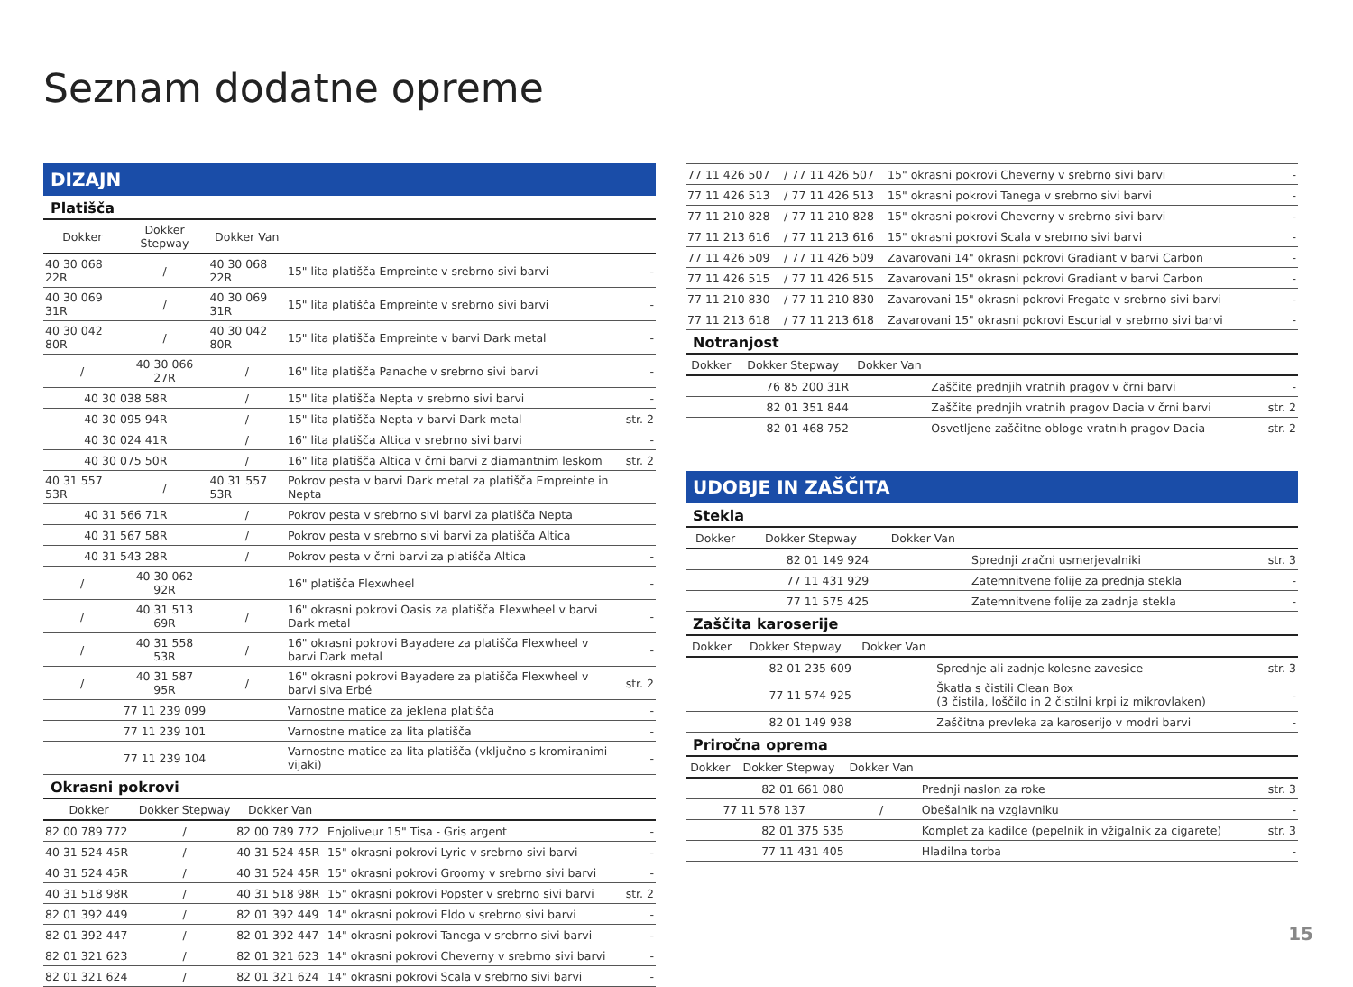Seznam dodatne opreme
DIZAJN
Platišča
| Dokker | Dokker Stepway | Dokker Van | | |
| --- | --- | --- | --- | --- |
| 40 30 068 22R | / | 40 30 068 22R | 15" lita platišča Empreinte v srebrno sivi barvi | - |
| 40 30 069 31R | / | 40 30 069 31R | 15" lita platišča Empreinte v srebrno sivi barvi | - |
| 40 30 042 80R | / | 40 30 042 80R | 15" lita platišča Empreinte v barvi Dark metal | - |
| / | 40 30 066 27R | / | 16" lita platišča Panache v srebrno sivi barvi | - |
| 40 30 038 58R | | / | 15" lita platišča Nepta v srebrno sivi barvi | - |
| 40 30 095 94R | | / | 15" lita platišča Nepta v barvi Dark metal | str. 2 |
| 40 30 024 41R | | / | 16" lita platišča Altica v srebrno sivi barvi | - |
| 40 30 075 50R | | / | 16" lita platišča Altica v črni barvi z diamantnim leskom | str. 2 |
| 40 31 557 53R | / | 40 31 557 53R | Pokrov pesta v barvi Dark metal za platišča Empreinte in Nepta | |
| 40 31 566 71R | | / | Pokrov pesta v srebrno sivi barvi za platišča Nepta | |
| 40 31 567 58R | | / | Pokrov pesta v srebrno sivi barvi za platišča Altica | |
| 40 31 543 28R | | / | Pokrov pesta v črni barvi za platišča Altica | - |
| / | 40 30 062 92R | | 16" platišča Flexwheel | - |
| / | 40 31 513 69R | / | 16" okrasni pokrovi Oasis za platišča Flexwheel v barvi Dark metal | - |
| / | 40 31 558 53R | / | 16" okrasni pokrovi Bayadere za platišča Flexwheel v barvi Dark metal | - |
| / | 40 31 587 95R | / | 16" okrasni pokrovi Bayadere za platišča Flexwheel v barvi siva Erbé | str. 2 |
| | 77 11 239 099 | | Varnostne matice za jeklena platišča | - |
| | 77 11 239 101 | | Varnostne matice za lita platišča | - |
| | 77 11 239 104 | | Varnostne matice za lita platišča (vključno s kromiranimi vijaki) | - |
Okrasni pokrovi
| Dokker | Dokker Stepway | Dokker Van | | |
| --- | --- | --- | --- | --- |
| 82 00 789 772 | / | 82 00 789 772 | Enjoliveur 15" Tisa - Gris argent | - |
| 40 31 524 45R | / | 40 31 524 45R | 15" okrasni pokrovi Lyric v srebrno sivi barvi | - |
| 40 31 524 45R | / | 40 31 524 45R | 15" okrasni pokrovi Groomy v srebrno sivi barvi | - |
| 40 31 518 98R | / | 40 31 518 98R | 15" okrasni pokrovi Popster v srebrno sivi barvi | str. 2 |
| 82 01 392 449 | / | 82 01 392 449 | 14" okrasni pokrovi Eldo v srebrno sivi barvi | - |
| 82 01 392 447 | / | 82 01 392 447 | 14" okrasni pokrovi Tanega v srebrno sivi barvi | - |
| 82 01 321 623 | / | 82 01 321 623 | 14" okrasni pokrovi Cheverny v srebrno sivi barvi | - |
| 82 01 321 624 | / | 82 01 321 624 | 14" okrasni pokrovi Scala v srebrno sivi barvi | - |
| 77 11 426 507 | / | 77 11 426 507 | 15" okrasni pokrovi Cheverny v srebrno sivi barvi | - |
| 77 11 426 513 | / | 77 11 426 513 | 15" okrasni pokrovi Tanega v srebrno sivi barvi | - |
| 77 11 210 828 | / | 77 11 210 828 | 15" okrasni pokrovi Cheverny v srebrno sivi barvi | - |
| 77 11 213 616 | / | 77 11 213 616 | 15" okrasni pokrovi Scala v srebrno sivi barvi | - |
| 77 11 426 509 | / | 77 11 426 509 | Zavarovani 14" okrasni pokrovi Gradiant v barvi Carbon | - |
| 77 11 426 515 | / | 77 11 426 515 | Zavarovani 15" okrasni pokrovi Gradiant v barvi Carbon | - |
| 77 11 210 830 | / | 77 11 210 830 | Zavarovani 15" okrasni pokrovi Fregate v srebrno sivi barvi | - |
| 77 11 213 618 | / | 77 11 213 618 | Zavarovani 15" okrasni pokrovi Escurial v srebrno sivi barvi | - |
Notranjost
| Dokker | Dokker Stepway | Dokker Van | | |
| --- | --- | --- | --- | --- |
| 76 85 200 31R | | | Zaščite prednjih vratnih pragov v črni barvi | - |
| 82 01 351 844 | | | Zaščite prednjih vratnih pragov Dacia v črni barvi | str. 2 |
| 82 01 468 752 | | | Osvetljene zaščitne obloge vratnih pragov Dacia | str. 2 |
UDOBJE IN ZAŠČITA
Stekla
| Dokker | Dokker Stepway | Dokker Van | | |
| --- | --- | --- | --- | --- |
| 82 01 149 924 | | | Sprednji zračni usmerjevalniki | str. 3 |
| 77 11 431 929 | | | Zatemnitvene folije za prednja stekla | - |
| 77 11 575 425 | | | Zatemnitvene folije za zadnja stekla | - |
Zaščita karoserije
| Dokker | Dokker Stepway | Dokker Van | | |
| --- | --- | --- | --- | --- |
| 82 01 235 609 | | | Sprednje ali zadnje kolesne zavesice | str. 3 |
| 77 11 574 925 | | | Škatla s čistili Clean Box (3 čistila, loščilo in 2 čistilni krpi iz mikrovlaken) | - |
| 82 01 149 938 | | | Zaščitna prevleka za karoserijo v modri barvi | - |
Priročna oprema
| Dokker | Dokker Stepway | Dokker Van | | |
| --- | --- | --- | --- | --- |
| 82 01 661 080 | | | Prednji naslon za roke | str. 3 |
| 77 11 578 137 | | / | Obešalnik na vzglavniku | - |
| 82 01 375 535 | | | Komplet za kadilce (pepelnik in vžigalnik za cigarete) | str. 3 |
| 77 11 431 405 | | | Hladilna torba | - |
15